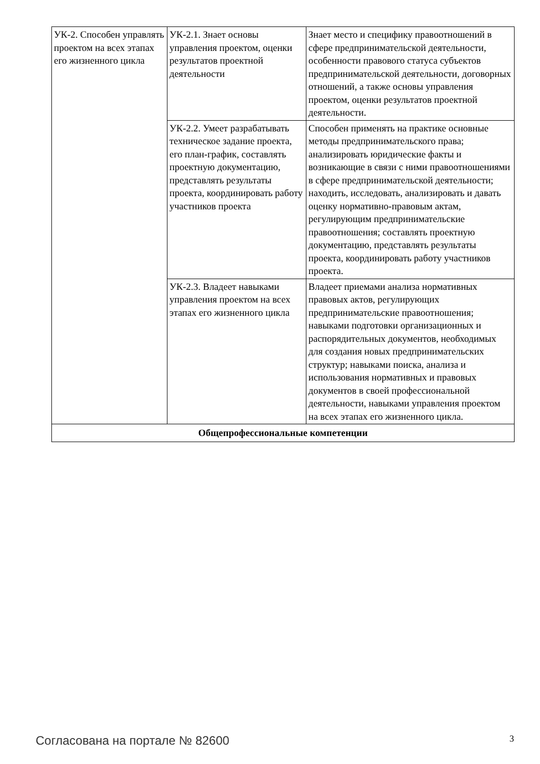| УК-2. Способен управлять проектом на всех этапах его жизненного цикла | УК-2.1. Знает основы управления проектом, оценки результатов проектной деятельности | Знает место и специфику правоотношений в сфере предпринимательской деятельности, особенности правового статуса субъектов предпринимательской деятельности, договорных отношений, а также основы управления проектом, оценки результатов проектной деятельности. |
| | УК-2.2. Умеет разрабатывать техническое задание проекта, его план-график, составлять проектную документацию, представлять результаты проекта, координировать работу участников проекта | Способен применять на практике основные методы предпринимательского права; анализировать юридические факты и возникающие в связи с ними правоотношениями в сфере предпринимательской деятельности; находить, исследовать, анализировать и давать оценку нормативно-правовым актам, регулирующим предпринимательские правоотношения; составлять проектную документацию, представлять результаты проекта, координировать работу участников проекта. |
| | УК-2.3. Владеет навыками управления проектом на всех этапах его жизненного цикла | Владеет приемами анализа нормативных правовых актов, регулирующих предпринимательские правоотношения; навыками подготовки организационных и распорядительных документов, необходимых для создания новых предпринимательских структур; навыками поиска, анализа и использования нормативных и правовых документов в своей профессиональной деятельности, навыками управления проектом на всех этапах его жизненного цикла. |
| Общепрофессиональные компетенции | | |
Согласована на портале № 82600 3